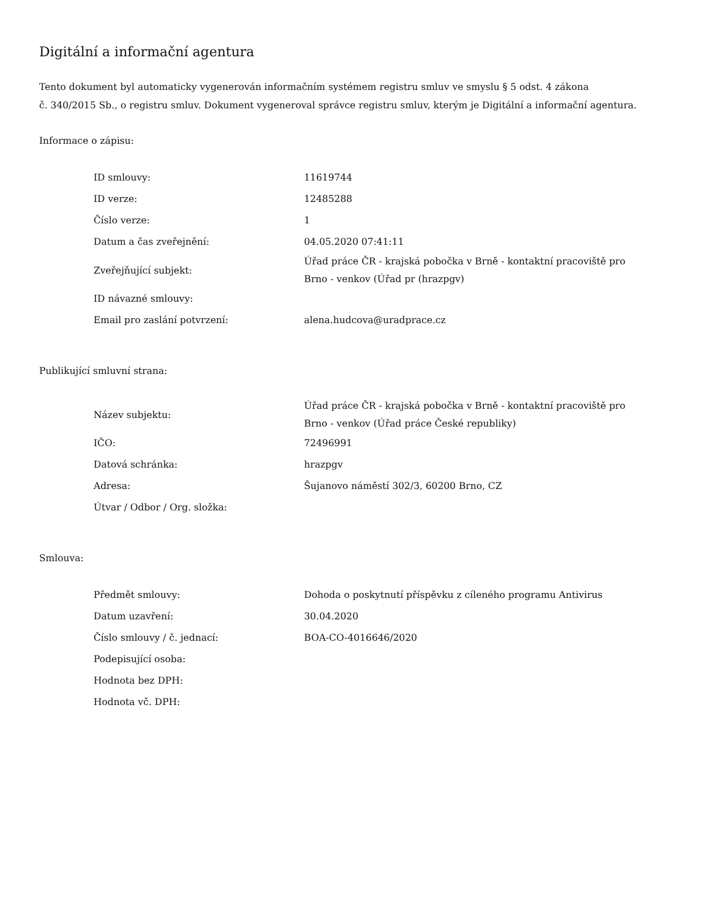Digitální a informační agentura
Tento dokument byl automaticky vygenerován informačním systémem registru smluv ve smyslu § 5 odst. 4 zákona
č. 340/2015 Sb., o registru smluv. Dokument vygeneroval správce registru smluv, kterým je Digitální a informační agentura.
Informace o zápisu:
| ID smlouvy: | 11619744 |
| ID verze: | 12485288 |
| Číslo verze: | 1 |
| Datum a čas zveřejnění: | 04.05.2020 07:41:11 |
| Zveřejňující subjekt: | Úřad práce ČR - krajská pobočka v Brně - kontaktní pracoviště pro Brno - venkov (Úřad pr (hrazpgv) |
| ID návazné smlouvy: | |
| Email pro zaslání potvrzení: | alena.hudcova@uradprace.cz |
Publikující smluvní strana:
| Název subjektu: | Úřad práce ČR - krajská pobočka v Brně - kontaktní pracoviště pro Brno - venkov (Úřad práce České republiky) |
| IČO: | 72496991 |
| Datová schránka: | hrazpgv |
| Adresa: | Šujanovo náměstí 302/3, 60200 Brno, CZ |
| Útvar / Odbor / Org. složka: | |
Smlouva:
| Předmět smlouvy: | Dohoda o poskytnutí příspěvku z cíleného programu Antivirus |
| Datum uzavření: | 30.04.2020 |
| Číslo smlouvy / č. jednací: | BOA-CO-4016646/2020 |
| Podepisující osoba: | |
| Hodnota bez DPH: | |
| Hodnota vč. DPH: | |